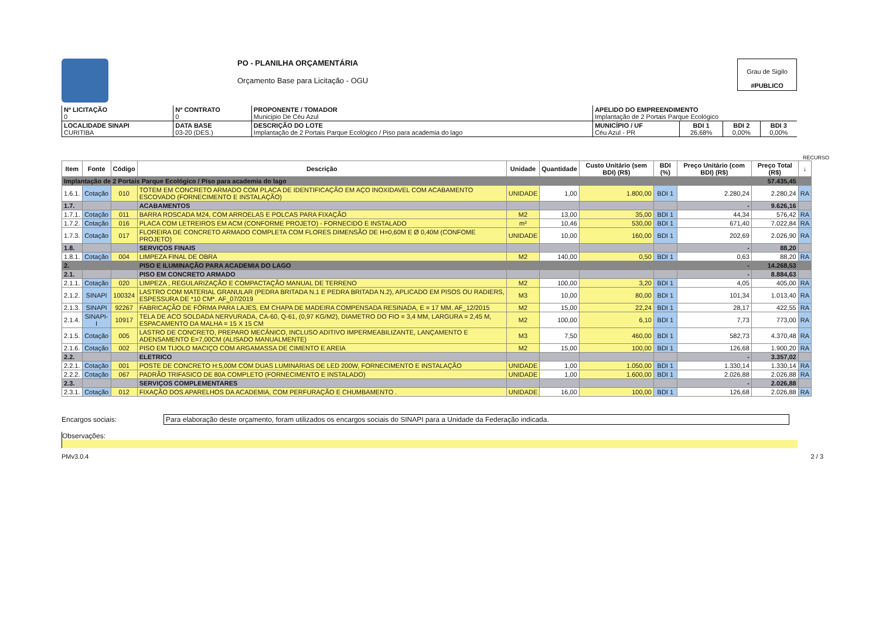PO - PLANILHA ORÇAMENTÁRIA
Orçamento Base para Licitação - OGU
Grau de Sigilo
#PUBLICO
| Nº LICITAÇÃO 0 | Nº CONTRATO 0 | PROPONENTE / TOMADOR Municipio De Céu Azul | APELIDO DO EMPREENDIMENTO Implantação de 2 Portais Parque Ecológico | | | |
| LOCALIDADE SINAPI CURITIBA | DATA BASE 03-20 (DES.) | DESCRIÇÃO DO LOTE Implantação de 2 Portais Parque Ecológico / Piso para academia do lago | MUNICÍPIO / UF Céu Azul - PR | BDI 1 26,68% | BDI 2 0,00% | BDI 3 0,00% |
RECURSO
| Item | Fonte | Código | Descrição | Unidade | Quantidade | Custo Unitário (sem BDI) (R$) | BDI (%) | Preço Unitário (com BDI) (R$) | Preço Total (R$) | ↓ |
| --- | --- | --- | --- | --- | --- | --- | --- | --- | --- | --- |
| Implantação de 2 Portais Parque Ecológico / Piso para academia do lago | | | | | | | | | 57.435,45 | |
| 1.6.1. | Cotação | 010 | TOTEM EM CONCRETO ARMADO COM PLACA DE IDENTIFICAÇÃO EM AÇO INOXIDAVEL COM ACABAMENTO ESCOVADO (FORNECIMENTO E INSTALAÇÃO) | UNIDADE | 1,00 | 1.800,00 | BDI 1 | 2.280,24 | 2.280,24 | RA |
| 1.7. | | | ACABAMENTOS | | | | | - | 9.626,16 | |
| 1.7.1. | Cotação | 011 | BARRA ROSCADA M24, COM ARROELAS E POLCAS PARA FIXAÇÃO | M2 | 13,00 | 35,00 | BDI 1 | 44,34 | 576,42 | RA |
| 1.7.2. | Cotação | 016 | PLACA COM LETREIROS EM ACM (CONFORME PROJETO) - FORNECIDO E INSTALADO | m² | 10,46 | 530,00 | BDI 1 | 671,40 | 7.022,84 | RA |
| 1.7.3. | Cotação | 017 | FLOREIRA DE CONCRETO ARMADO COMPLETA COM FLORES DIMENSÃO DE H=0,60M E Ø 0,40M (CONFOME PROJETO) | UNIDADE | 10,00 | 160,00 | BDI 1 | 202,69 | 2.026,90 | RA |
| 1.8. | | | SERVIÇOS FINAIS | | | | | - | 88,20 | |
| 1.8.1. | Cotação | 004 | LIMPEZA FINAL DE OBRA | M2 | 140,00 | 0,50 | BDI 1 | 0,63 | 88,20 | RA |
| 2. | | | PISO E ILUMINAÇÃO PARA ACADEMIA DO LAGO | | | | | - | 14.268,53 | |
| 2.1. | | | PISO EM CONCRETO ARMADO | | | | | - | 8.884,63 | |
| 2.1.1. | Cotação | 020 | LIMPEZA , REGULARIZAÇÃO E COMPACTAÇÃO MANUAL DE TERRENO | M2 | 100,00 | 3,20 | BDI 1 | 4,05 | 405,00 | RA |
| 2.1.2. | SINAPI | 100324 | LASTRO COM MATERIAL GRANULAR (PEDRA BRITADA N.1 E PEDRA BRITADA N.2), APLICADO EM PISOS OU RADIERS, ESPESSURA DE *10 CM*. AF_07/2019 | M3 | 10,00 | 80,00 | BDI 1 | 101,34 | 1.013,40 | RA |
| 2.1.3. | SINAPI | 92267 | FABRICAÇÃO DE FÔRMA PARA LAJES, EM CHAPA DE MADEIRA COMPENSADA RESINADA, E = 17 MM. AF_12/2015 | M2 | 15,00 | 22,24 | BDI 1 | 28,17 | 422,55 | RA |
| 2.1.4. | SINAPI-I | 10917 | TELA DE ACO SOLDADA NERVURADA, CA-60, Q-61, (0,97 KG/M2), DIAMETRO DO FIO = 3,4 MM, LARGURA = 2,45 M, ESPACAMENTO DA MALHA = 15 X 15 CM | M2 | 100,00 | 6,10 | BDI 1 | 7,73 | 773,00 | RA |
| 2.1.5. | Cotação | 005 | LASTRO DE CONCRETO, PREPARO MECÂNICO, INCLUSO ADITIVO IMPERMEABILIZANTE, LANÇAMENTO E ADENSAMENTO E=7,00CM (ALISADO MANUALMENTE) | M3 | 7,50 | 460,00 | BDI 1 | 582,73 | 4.370,48 | RA |
| 2.1.6. | Cotação | 002 | PISO EM TIJOLO MACIÇO COM ARGAMASSA DE CIMENTO E AREIA | M2 | 15,00 | 100,00 | BDI 1 | 126,68 | 1.900,20 | RA |
| 2.2. | | | ELETRICO | | | | | - | 3.357,02 | |
| 2.2.1. | Cotação | 001 | POSTE DE CONCRETO H:5,00M COM DUAS LUMINARIAS DE LED 200W, FORNECIMENTO E INSTALAÇÃO | UNIDADE | 1,00 | 1.050,00 | BDI 1 | 1.330,14 | 1.330,14 | RA |
| 2.2.2. | Cotação | 067 | PADRÃO TRIFASICO DE 80A COMPLETO (FORNECIMENTO E INSTALADO) | UNIDADE | 1,00 | 1.600,00 | BDI 1 | 2.026,88 | 2.026,88 | RA |
| 2.3. | | | SERVIÇOS COMPLEMENTARES | | | | | - | 2.026,88 | |
| 2.3.1. | Cotação | 012 | FIXAÇÃO DOS APARELHOS DA ACADEMIA, COM PERFURAÇÃO E CHUMBAMENTO . | UNIDADE | 16,00 | 100,00 | BDI 1 | 126,68 | 2.026,88 | RA |
Encargos sociais: Para elaboração deste orçamento, foram utilizados os encargos sociais do SINAPI para a Unidade da Federação indicada.
Observações:
PMv3.0.4 2 / 3